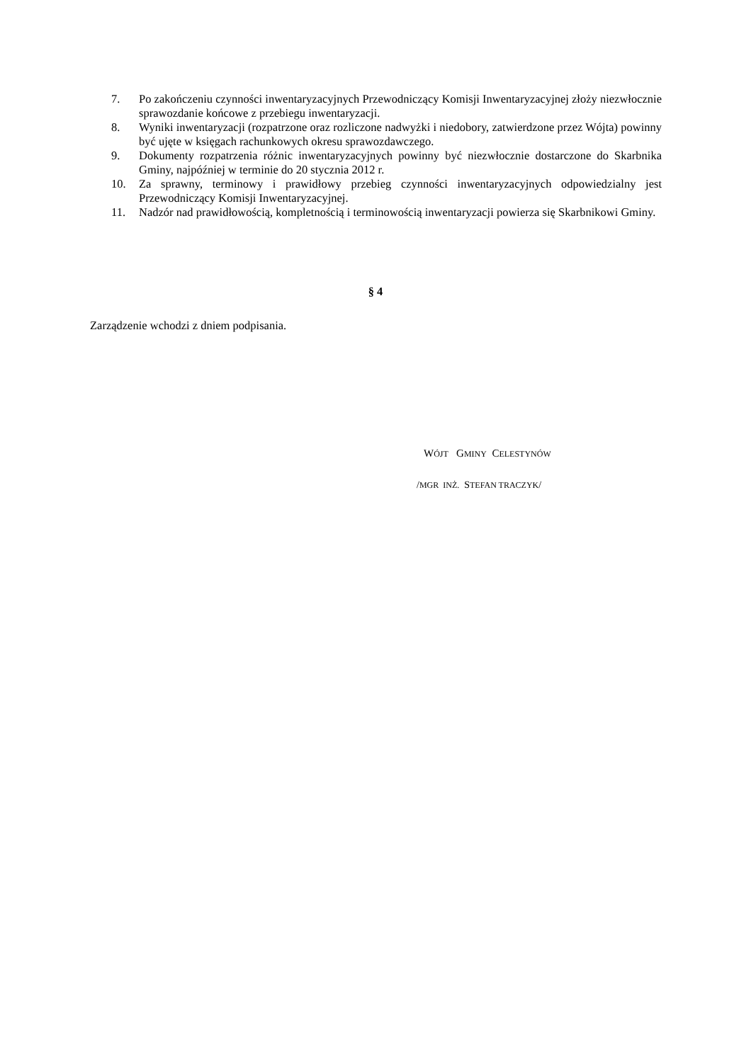7. Po zakończeniu czynności inwentaryzacyjnych Przewodniczący Komisji Inwentaryzacyjnej złoży niezwłocznie sprawozdanie końcowe z przebiegu inwentaryzacji.
8. Wyniki inwentaryzacji (rozpatrzone oraz rozliczone nadwyżki i niedobory, zatwierdzone przez Wójta) powinny być ujęte w księgach rachunkowych okresu sprawozdawczego.
9. Dokumenty rozpatrzenia różnic inwentaryzacyjnych powinny być niezwłocznie dostarczone do Skarbnika Gminy, najpóźniej w terminie do 20 stycznia 2012 r.
10. Za sprawny, terminowy i prawidłowy przebieg czynności inwentaryzacyjnych odpowiedzialny jest Przewodniczący Komisji Inwentaryzacyjnej.
11. Nadzór nad prawidłowością, kompletnością i terminowością inwentaryzacji powierza się Skarbnikowi Gminy.
§ 4
Zarządzenie wchodzi z dniem podpisania.
WÓJT GMINY CELESTYNÓW
/MGR INŻ. STEFAN TRACZYK/